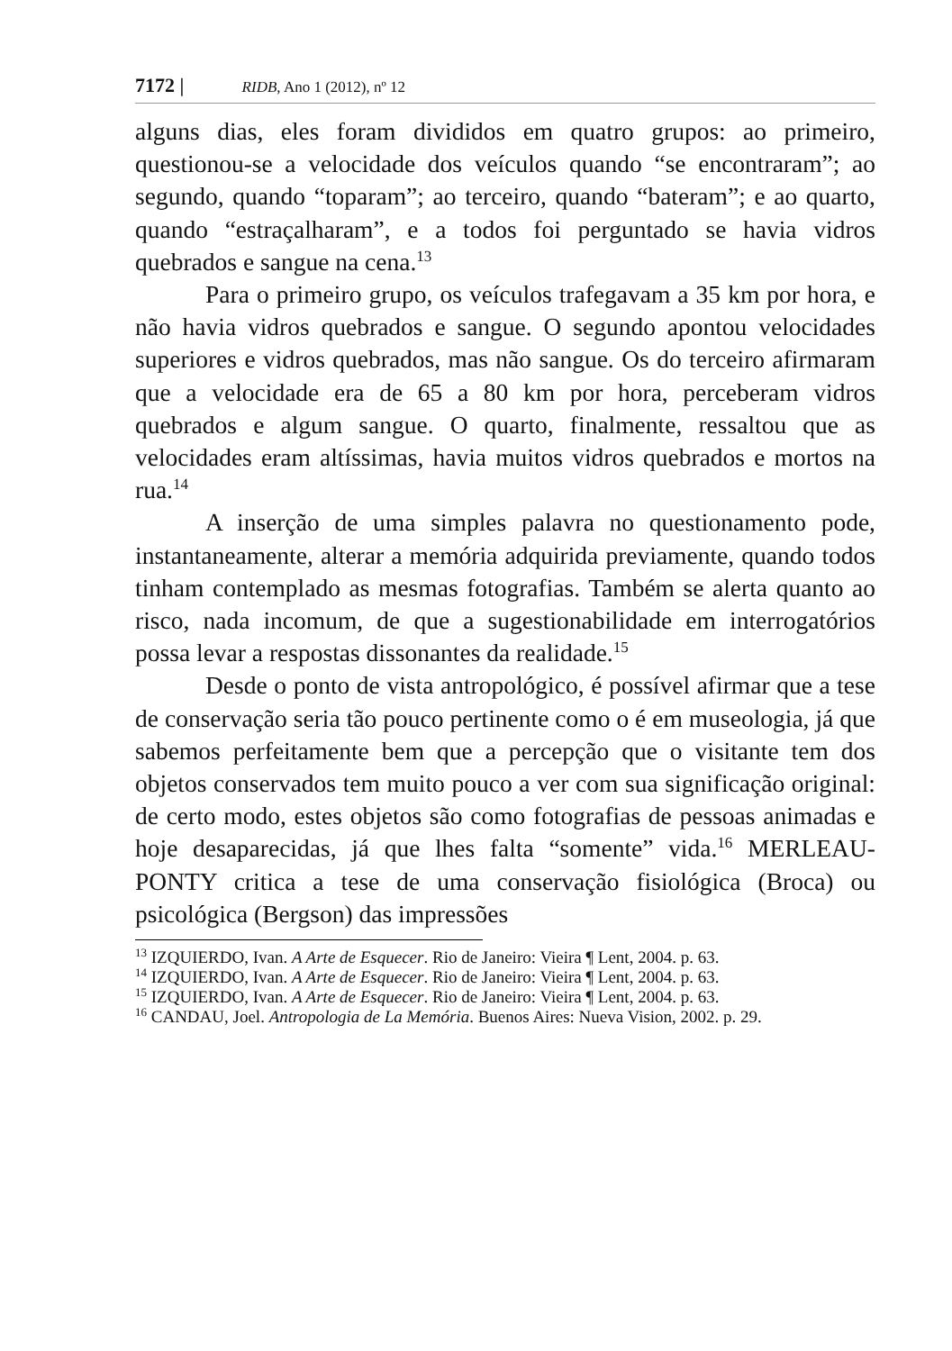7172 | RIDB, Ano 1 (2012), nº 12
alguns dias, eles foram divididos em quatro grupos: ao primeiro, questionou-se a velocidade dos veículos quando “se encontraram”; ao segundo, quando “toparam”; ao terceiro, quando “bateram”; e ao quarto, quando “estraçalharam”, e a todos foi perguntado se havia vidros quebrados e sangue na cena.<sup>13</sup>
Para o primeiro grupo, os veículos trafegavam a 35 km por hora, e não havia vidros quebrados e sangue. O segundo apontou velocidades superiores e vidros quebrados, mas não sangue. Os do terceiro afirmaram que a velocidade era de 65 a 80 km por hora, perceberam vidros quebrados e algum sangue. O quarto, finalmente, ressaltou que as velocidades eram altíssimas, havia muitos vidros quebrados e mortos na rua.<sup>14</sup>
A inserção de uma simples palavra no questionamento pode, instantaneamente, alterar a memória adquirida previamente, quando todos tinham contemplado as mesmas fotografias. Também se alerta quanto ao risco, nada incomum, de que a sugestionabilidade em interrogatórios possa levar a respostas dissonantes da realidade.<sup>15</sup>
Desde o ponto de vista antropológico, é possível afirmar que a tese de conservação seria tão pouco pertinente como o é em museologia, já que sabemos perfeitamente bem que a percepção que o visitante tem dos objetos conservados tem muito pouco a ver com sua significação original: de certo modo, estes objetos são como fotografias de pessoas animadas e hoje desaparecidas, já que lhes falta “somente” vida.<sup>16</sup> MERLEAU-PONTY critica a tese de uma conservação fisiológica (Broca) ou psicológica (Bergson) das impressões
<sup>13</sup> IZQUIERDO, Ivan. A Arte de Esquecer. Rio de Janeiro: Vieira ¶ Lent, 2004. p. 63.
<sup>14</sup> IZQUIERDO, Ivan. A Arte de Esquecer. Rio de Janeiro: Vieira ¶ Lent, 2004. p. 63.
<sup>15</sup> IZQUIERDO, Ivan. A Arte de Esquecer. Rio de Janeiro: Vieira ¶ Lent, 2004. p. 63.
<sup>16</sup> CANDAU, Joel. Antropologia de La Memória. Buenos Aires: Nueva Vision, 2002. p. 29.